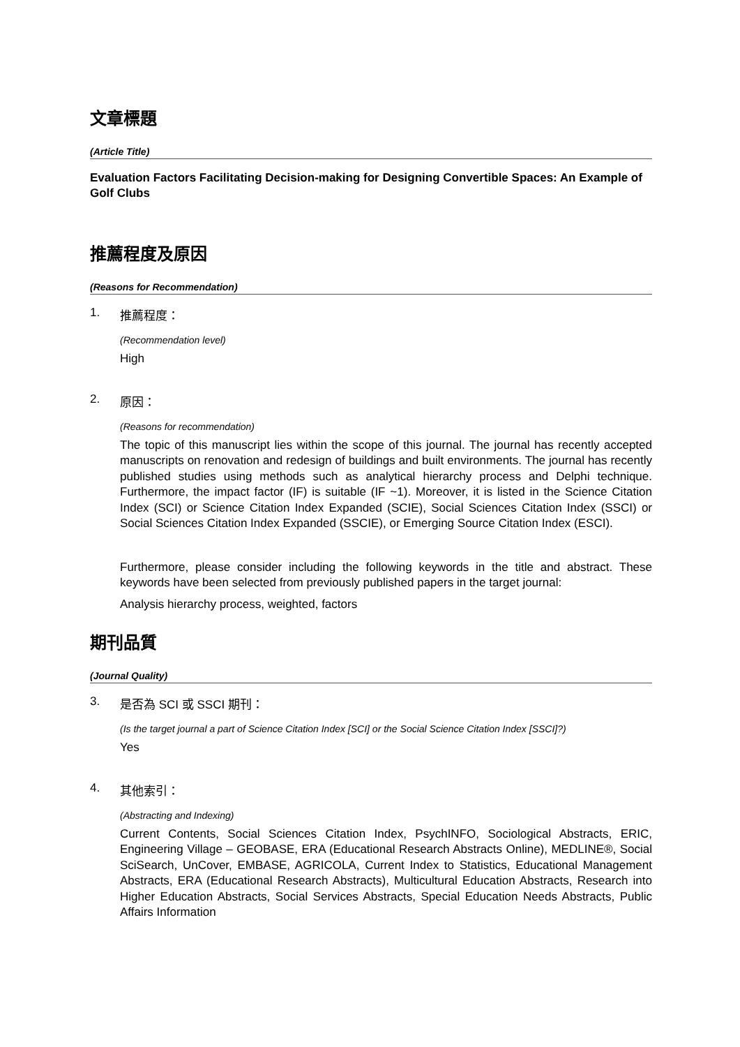文章標題
(Article Title)
Evaluation Factors Facilitating Decision-making for Designing Convertible Spaces: An Example of Golf Clubs
推薦程度及原因
(Reasons for Recommendation)
1. 推薦程度：
(Recommendation level)
High
2. 原因：
(Reasons for recommendation)
The topic of this manuscript lies within the scope of this journal. The journal has recently accepted manuscripts on renovation and redesign of buildings and built environments. The journal has recently published studies using methods such as analytical hierarchy process and Delphi technique. Furthermore, the impact factor (IF) is suitable (IF ~1). Moreover, it is listed in the Science Citation Index (SCI) or Science Citation Index Expanded (SCIE), Social Sciences Citation Index (SSCI) or Social Sciences Citation Index Expanded (SSCIE), or Emerging Source Citation Index (ESCI).
Furthermore, please consider including the following keywords in the title and abstract. These keywords have been selected from previously published papers in the target journal:
Analysis hierarchy process, weighted, factors
期刊品質
(Journal Quality)
3. 是否為 SCI 或 SSCI 期刊：
(Is the target journal a part of Science Citation Index [SCI] or the Social Science Citation Index [SSCI]?)
Yes
4. 其他索引：
(Abstracting and Indexing)
Current Contents, Social Sciences Citation Index, PsychINFO, Sociological Abstracts, ERIC, Engineering Village – GEOBASE, ERA (Educational Research Abstracts Online), MEDLINE®, Social SciSearch, UnCover, EMBASE, AGRICOLA, Current Index to Statistics, Educational Management Abstracts, ERA (Educational Research Abstracts), Multicultural Education Abstracts, Research into Higher Education Abstracts, Social Services Abstracts, Special Education Needs Abstracts, Public Affairs Information